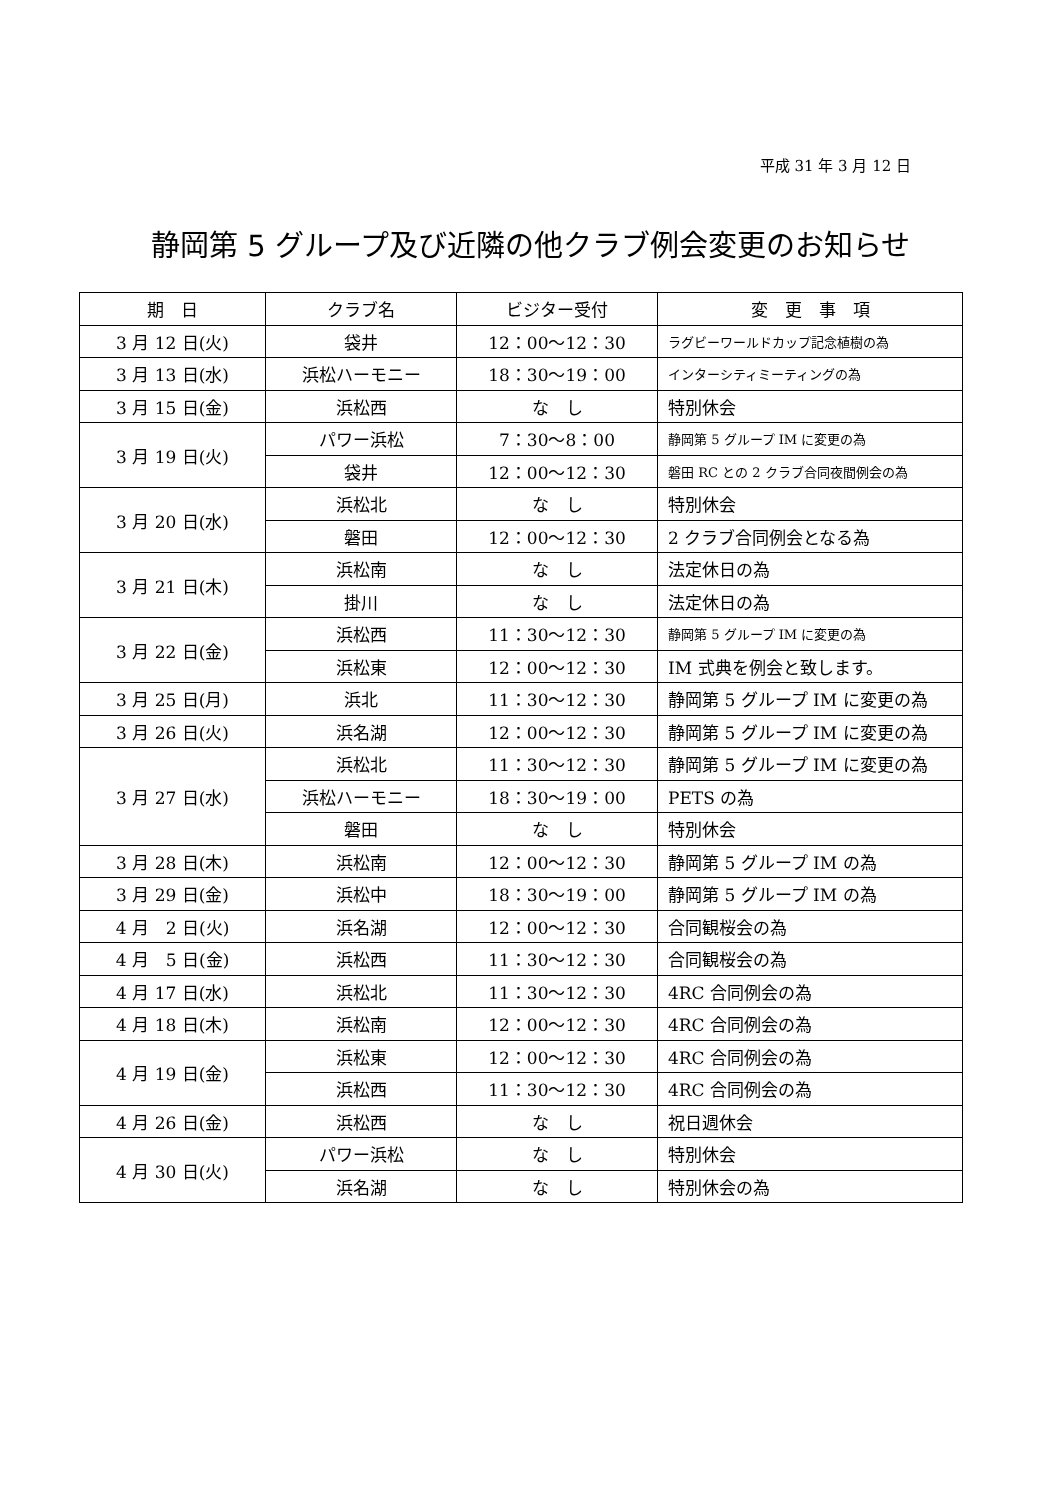平成 31 年 3 月 12 日
静岡第 5 グループ及び近隣の他クラブ例会変更のお知らせ
| 期 日 | クラブ名 | ビジター受付 | 変 更 事 項 |
| --- | --- | --- | --- |
| 3 月 12 日(火) | 袋井 | 12：00〜12：30 | ラグビーワールドカップ記念植樹の為 |
| 3 月 13 日(水) | 浜松ハーモニー | 18：30〜19：00 | インターシティミーティングの為 |
| 3 月 15 日(金) | 浜松西 | な し | 特別休会 |
| 3 月 19 日(火) | パワー浜松 | 7：30〜8：00 | 静岡第 5 グループ IM に変更の為 |
| | 袋井 | 12：00〜12：30 | 磐田 RC との 2 クラブ合同夜間例会の為 |
| 3 月 20 日(水) | 浜松北 | な し | 特別休会 |
| | 磐田 | 12：00〜12：30 | 2 クラブ合同例会となる為 |
| 3 月 21 日(木) | 浜松南 | な し | 法定休日の為 |
| | 掛川 | な し | 法定休日の為 |
| 3 月 22 日(金) | 浜松西 | 11：30〜12：30 | 静岡第 5 グループ IM に変更の為 |
| | 浜松東 | 12：00〜12：30 | IM 式典を例会と致します。 |
| 3 月 25 日(月) | 浜北 | 11：30〜12：30 | 静岡第 5 グループ IM に変更の為 |
| 3 月 26 日(火) | 浜名湖 | 12：00〜12：30 | 静岡第 5 グループ IM に変更の為 |
| 3 月 27 日(水) | 浜松北 | 11：30〜12：30 | 静岡第 5 グループ IM に変更の為 |
| | 浜松ハーモニー | 18：30〜19：00 | PETS の為 |
| | 磐田 | な し | 特別休会 |
| 3 月 28 日(木) | 浜松南 | 12：00〜12：30 | 静岡第 5 グループ IM の為 |
| 3 月 29 日(金) | 浜松中 | 18：30〜19：00 | 静岡第 5 グループ IM の為 |
| 4 月 2 日(火) | 浜名湖 | 12：00〜12：30 | 合同観桜会の為 |
| 4 月 5 日(金) | 浜松西 | 11：30〜12：30 | 合同観桜会の為 |
| 4 月 17 日(水) | 浜松北 | 11：30〜12：30 | 4RC 合同例会の為 |
| 4 月 18 日(木) | 浜松南 | 12：00〜12：30 | 4RC 合同例会の為 |
| 4 月 19 日(金) | 浜松東 | 12：00〜12：30 | 4RC 合同例会の為 |
| | 浜松西 | 11：30〜12：30 | 4RC 合同例会の為 |
| 4 月 26 日(金) | 浜松西 | な し | 祝日週休会 |
| 4 月 30 日(火) | パワー浜松 | な し | 特別休会 |
| | 浜名湖 | な し | 特別休会の為 |